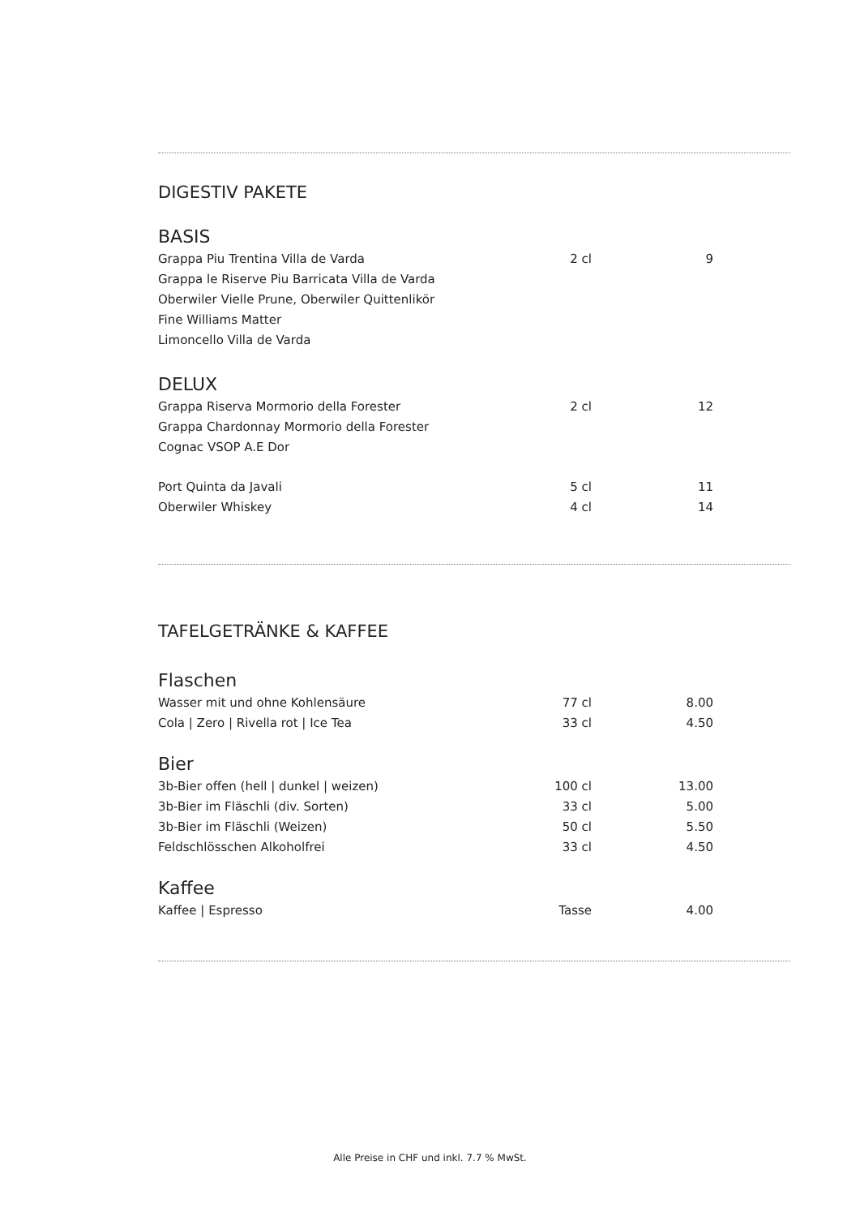DIGESTIV PAKETE
BASIS
| Grappa Piu Trentina Villa de Varda | 2 cl | 9 |
| Grappa le Riserve Piu Barricata Villa de Varda | | |
| Oberwiler Vielle Prune, Oberwiler Quittenlikör | | |
| Fine Williams Matter | | |
| Limoncello Villa de Varda | | |
DELUX
| Grappa Riserva Mormorio della Forester | 2 cl | 12 |
| Grappa Chardonnay Mormorio della Forester | | |
| Cognac VSOP A.E Dor | | |
| Port Quinta da Javali | 5 cl | 11 |
| Oberwiler Whiskey | 4 cl | 14 |
TAFELGETRÄNKE & KAFFEE
Flaschen
| Wasser mit und ohne Kohlensäure | 77 cl | 8.00 |
| Cola / Zero / Rivella rot / Ice Tea | 33 cl | 4.50 |
Bier
| 3b-Bier offen (hell / dunkel / weizen) | 100 cl | 13.00 |
| 3b-Bier im Fläschli (div. Sorten) | 33 cl | 5.00 |
| 3b-Bier im Fläschli (Weizen) | 50 cl | 5.50 |
| Feldschlösschen Alkoholfrei | 33 cl | 4.50 |
Kaffee
| Kaffee / Espresso | Tasse | 4.00 |
Alle Preise in CHF und inkl. 7.7 % MwSt.